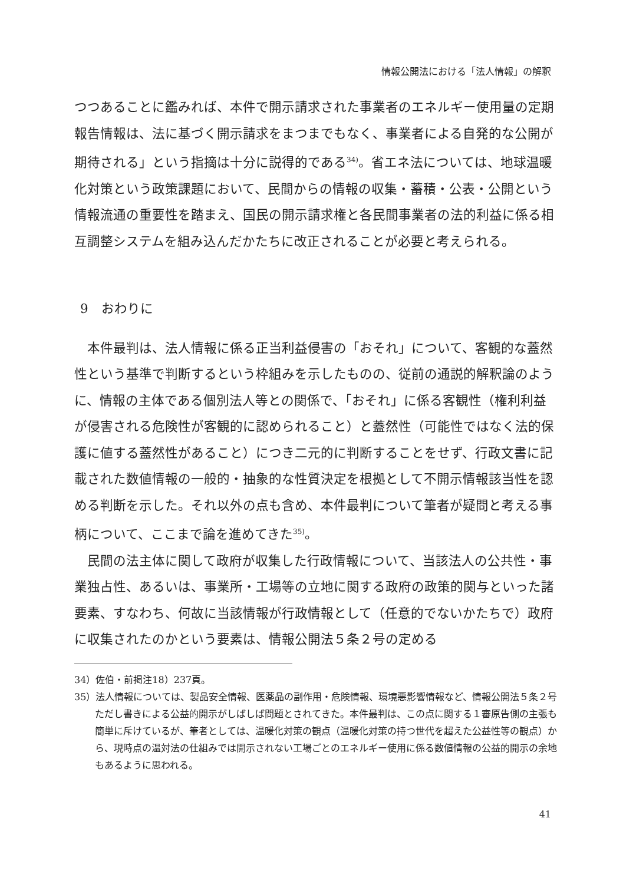情報公開法における「法人情報」の解釈
つつあることに鑑みれば、本件で開示請求された事業者のエネルギー使用量の定期報告情報は、法に基づく開示請求をまつまでもなく、事業者による自発的な公開が期待される」という指摘は十分に説得的である<sup>34)</sup>。省エネ法については、地球温暖化対策という政策課題において、民間からの情報の収集・蓄積・公表・公開という情報流通の重要性を踏まえ、国民の開示請求権と各民間事業者の法的利益に係る相互調整システムを組み込んだかたちに改正されることが必要と考えられる。
9　おわりに
本件最判は、法人情報に係る正当利益侵害の「おそれ」について、客観的な蓋然性という基準で判断するという枠組みを示したものの、従前の通説的解釈論のように、情報の主体である個別法人等との関係で、「おそれ」に係る客観性（権利利益が侵害される危険性が客観的に認められること）と蓋然性（可能性ではなく法的保護に値する蓋然性があること）につき二元的に判断することをせず、行政文書に記載された数値情報の一般的・抽象的な性質決定を根拠として不開示情報該当性を認める判断を示した。それ以外の点も含め、本件最判について筆者が疑問と考える事柄について、ここまで論を進めてきた<sup>35)</sup>。
民間の法主体に関して政府が収集した行政情報について、当該法人の公共性・事業独占性、あるいは、事業所・工場等の立地に関する政府の政策的関与といった諸要素、すなわち、何故に当該情報が行政情報として（任意的でないかたちで）政府に収集されたのかという要素は、情報公開法５条２号の定める
34）佐伯・前掲注18）237頁。
35）法人情報については、製品安全情報、医薬品の副作用・危険情報、環境悪影響情報など、情報公開法５条２号ただし書きによる公益的開示がしばしば問題とされてきた。本件最判は、この点に関する１審原告側の主張も簡単に斥けているが、筆者としては、温暖化対策の観点（温暖化対策の持つ世代を超えた公益性等の観点）から、現時点の温対法の仕組みでは開示されない工場ごとのエネルギー使用に係る数値情報の公益的開示の余地もあるように思われる。
41